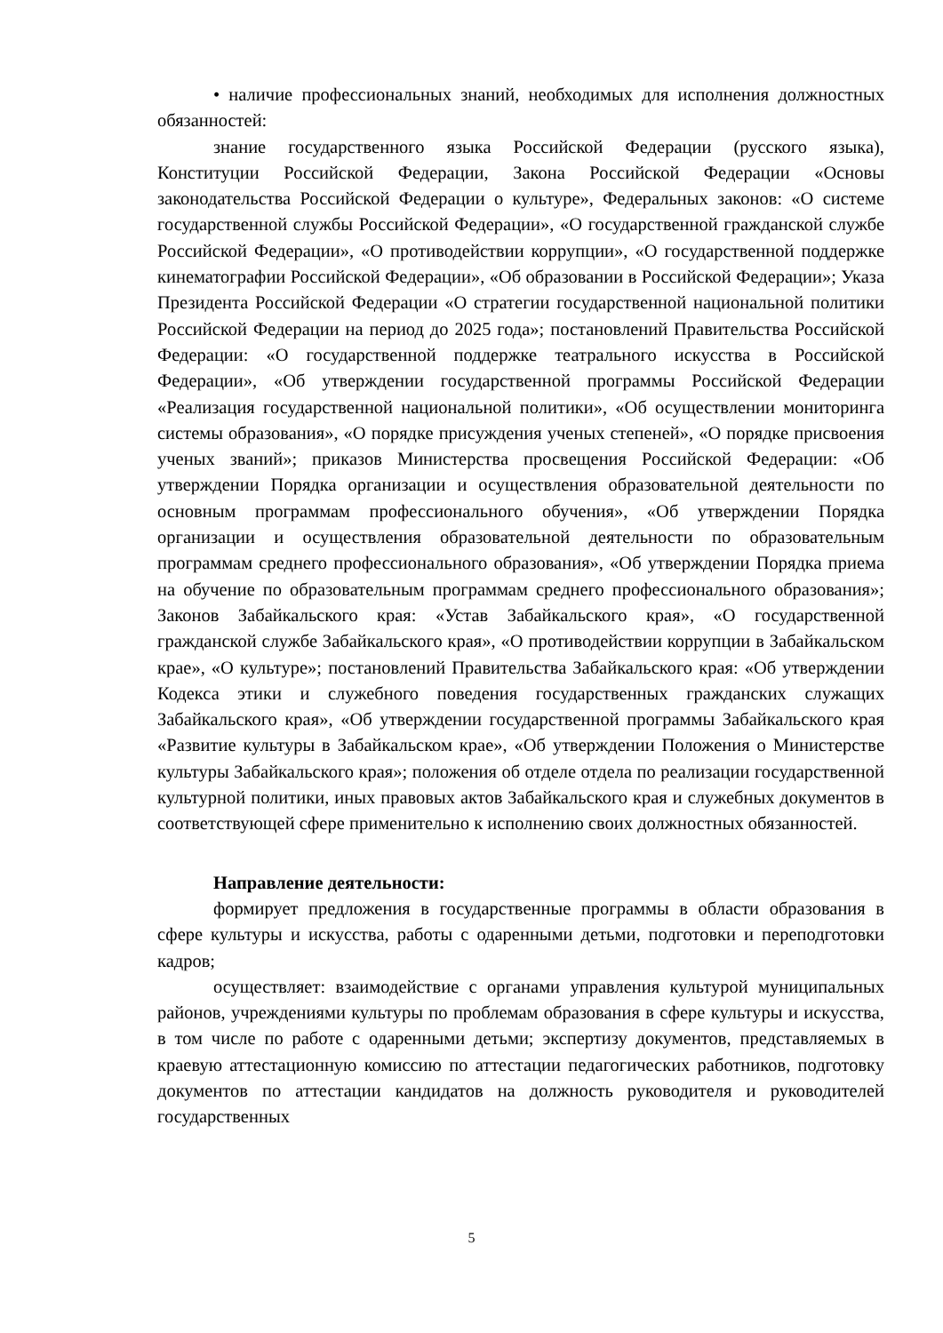• наличие профессиональных знаний, необходимых для исполнения должностных обязанностей:
знание государственного языка Российской Федерации (русского языка), Конституции Российской Федерации, Закона Российской Федерации «Основы законодательства Российской Федерации о культуре», Федеральных законов: «О системе государственной службы Российской Федерации», «О государственной гражданской службе Российской Федерации», «О противодействии коррупции», «О государственной поддержке кинематографии Российской Федерации», «Об образовании в Российской Федерации»; Указа Президента Российской Федерации «О стратегии государственной национальной политики Российской Федерации на период до 2025 года»; постановлений Правительства Российской Федерации: «О государственной поддержке театрального искусства в Российской Федерации», «Об утверждении государственной программы Российской Федерации «Реализация государственной национальной политики», «Об осуществлении мониторинга системы образования», «О порядке присуждения ученых степеней», «О порядке присвоения ученых званий»; приказов Министерства просвещения Российской Федерации: «Об утверждении Порядка организации и осуществления образовательной деятельности по основным программам профессионального обучения», «Об утверждении Порядка организации и осуществления образовательной деятельности по образовательным программам среднего профессионального образования», «Об утверждении Порядка приема на обучение по образовательным программам среднего профессионального образования»; Законов Забайкальского края: «Устав Забайкальского края», «О государственной гражданской службе Забайкальского края», «О противодействии коррупции в Забайкальском крае», «О культуре»; постановлений Правительства Забайкальского края: «Об утверждении Кодекса этики и служебного поведения государственных гражданских служащих Забайкальского края», «Об утверждении государственной программы Забайкальского края «Развитие культуры в Забайкальском крае», «Об утверждении Положения о Министерстве культуры Забайкальского края»; положения об отделе отдела по реализации государственной культурной политики, иных правовых актов Забайкальского края и служебных документов в соответствующей сфере применительно к исполнению своих должностных обязанностей.
Направление деятельности:
формирует предложения в государственные программы в области образования в сфере культуры и искусства, работы с одаренными детьми, подготовки и переподготовки кадров;
осуществляет: взаимодействие с органами управления культурой муниципальных районов, учреждениями культуры по проблемам образования в сфере культуры и искусства, в том числе по работе с одаренными детьми; экспертизу документов, представляемых в краевую аттестационную комиссию по аттестации педагогических работников, подготовку документов по аттестации кандидатов на должность руководителя и руководителей государственных
5